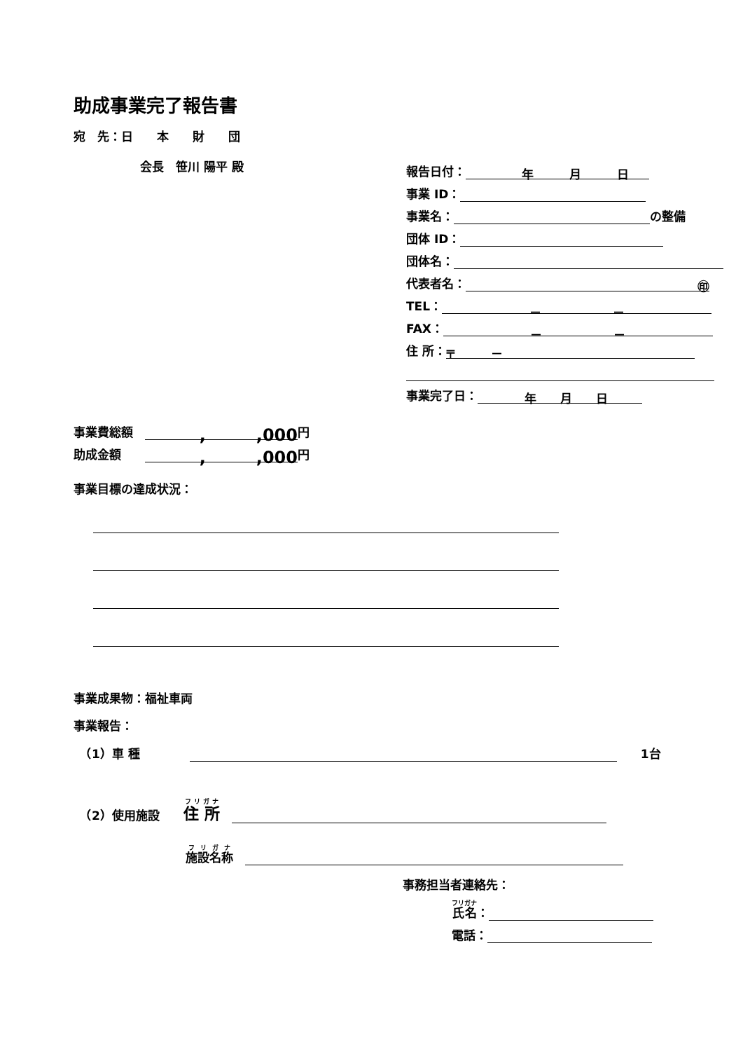助成事業完了報告書
宛　先：日　　本　　財　　団
会長　笹川 陽平 殿
報告日付：　　　年　　　月　　　日
事業 ID：
事業名： の整備
団体 ID：
団体名：
代表者名： ㊞
TEL： －　　　　　　－
FAX： －　　　　　　－
住 所： 〒　　　－
事業完了日：　年　　月　　日
事業費総額　,　　　,000 円
助成金額　　,　　　,000 円
事業目標の達成状況：
事業成果物：福祉車両
事業報告：
　（1）車 種　　　　　1台
　（2）使用施設　　住 所　
施設名称　
事務担当者連絡先：
氏名 ：
電話：